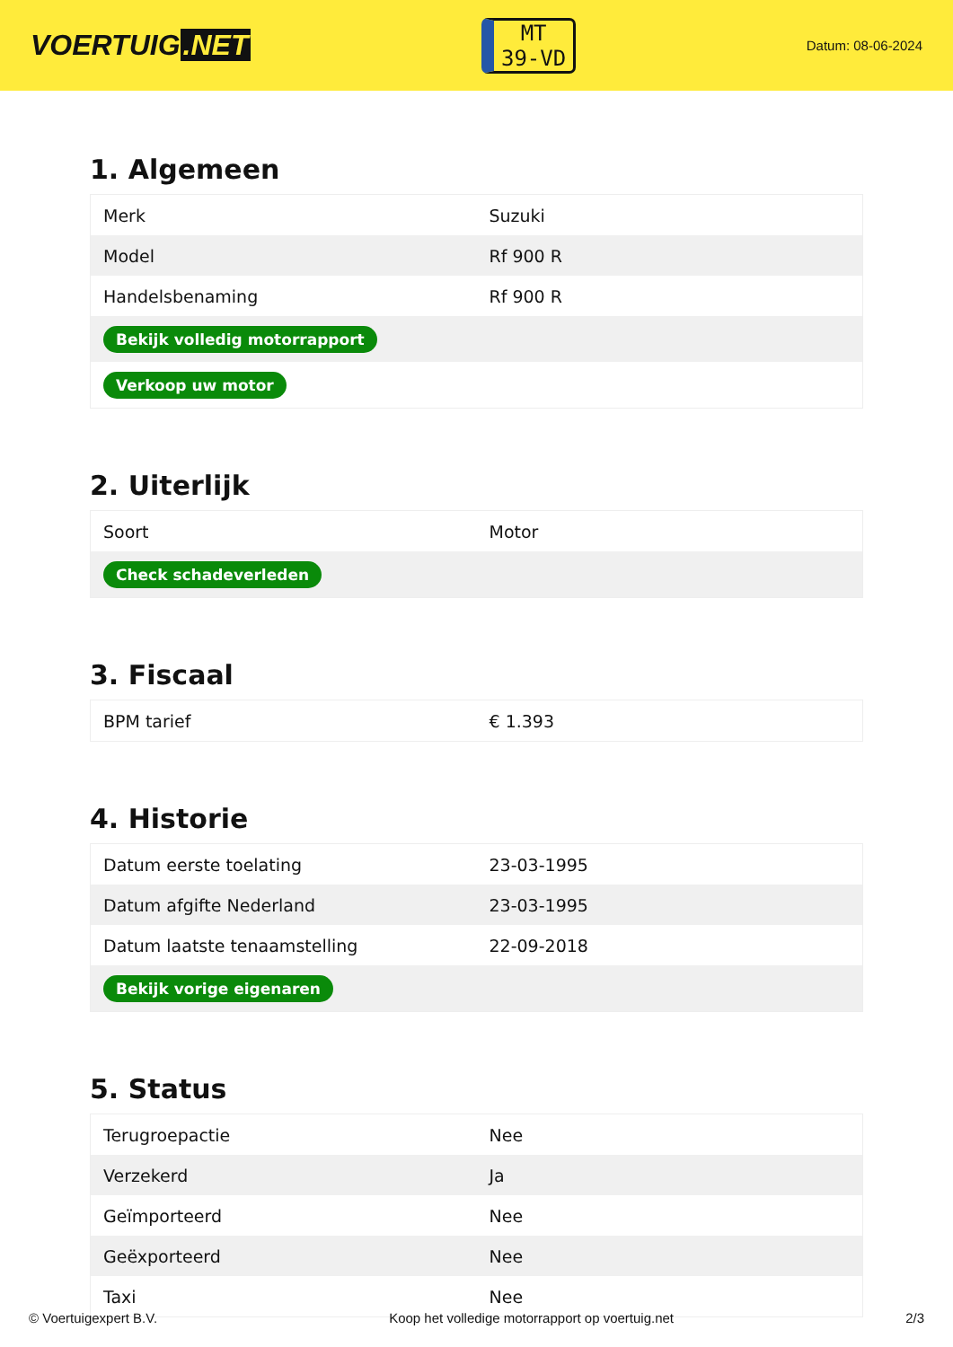VOERTUIG.NET
MT
39-VD
Datum: 08-06-2024
1. Algemeen
| Merk | Suzuki |
| Model | Rf 900 R |
| Handelsbenaming | Rf 900 R |
| Bekijk volledig motorrapport | |
| Verkoop uw motor | |
2. Uiterlijk
| Soort | Motor |
| Check schadeverleden | |
3. Fiscaal
| BPM tarief | € 1.393 |
4. Historie
| Datum eerste toelating | 23-03-1995 |
| Datum afgifte Nederland | 23-03-1995 |
| Datum laatste tenaamstelling | 22-09-2018 |
| Bekijk vorige eigenaren | |
5. Status
| Terugroepactie | Nee |
| Verzekerd | Ja |
| Geïmporteerd | Nee |
| Geëxporteerd | Nee |
| Taxi | Nee |
© Voertuigexpert B.V. Koop het volledige motorrapport op voertuig.net 2/3